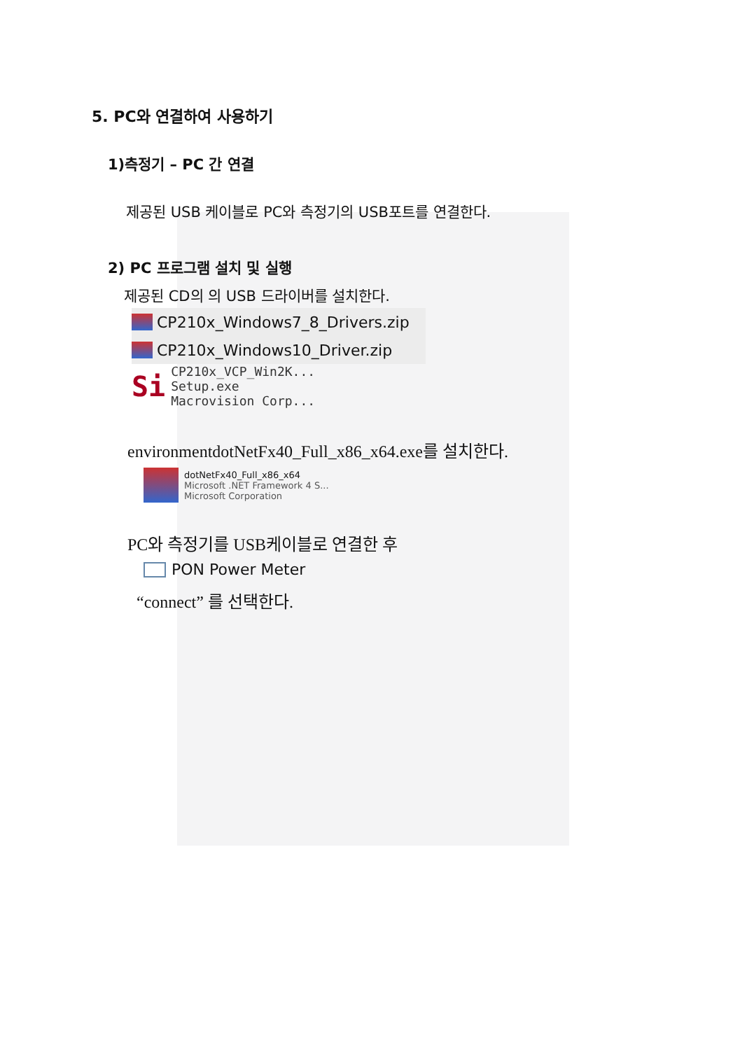5. PC와 연결하여 사용하기
1)측정기 – PC 간 연결
제공된 USB 케이블로 PC와 측정기의 USB포트를 연결한다.
2) PC 프로그램 설치 및 실행
제공된 CD의 의 USB 드라이버를 설치한다.
CP210x_Windows7_8_Drivers.zip
CP210x_Windows10_Driver.zip
Si
CP210x_VCP_Win2K...
Setup.exe
Macrovision Corp...
environmentdotNetFx40_Full_x86_x64.exe를 설치한다.
dotNetFx40_Full_x86_x64
Microsoft .NET Framework 4 S...
Microsoft Corporation
PC와 측정기를 USB케이블로 연결한 후
PON Power Meter
“connect” 를 선택한다.